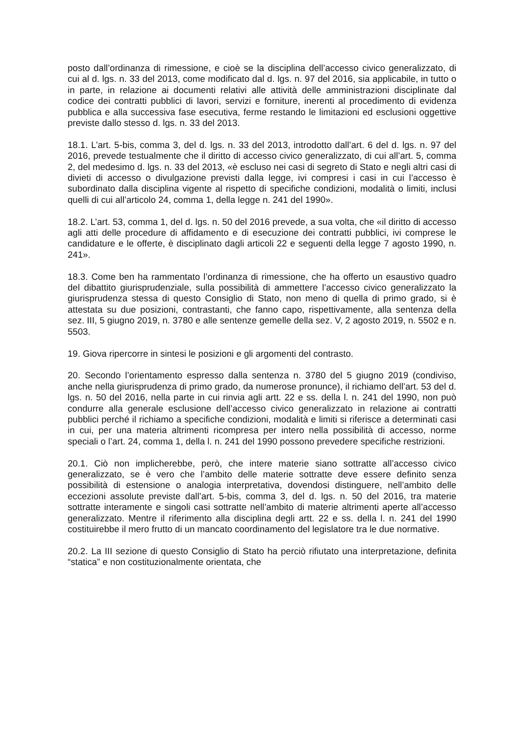posto dall’ordinanza di rimessione, e cioè se la disciplina dell’accesso civico generalizzato, di cui al d. lgs. n. 33 del 2013, come modificato dal d. lgs. n. 97 del 2016, sia applicabile, in tutto o in parte, in relazione ai documenti relativi alle attività delle amministrazioni disciplinate dal codice dei contratti pubblici di lavori, servizi e forniture, inerenti al procedimento di evidenza pubblica e alla successiva fase esecutiva, ferme restando le limitazioni ed esclusioni oggettive previste dallo stesso d. lgs. n. 33 del 2013.
18.1. L’art. 5-bis, comma 3, del d. lgs. n. 33 del 2013, introdotto dall’art. 6 del d. lgs. n. 97 del 2016, prevede testualmente che il diritto di accesso civico generalizzato, di cui all’art. 5, comma 2, del medesimo d. lgs. n. 33 del 2013, «è escluso nei casi di segreto di Stato e negli altri casi di divieti di accesso o divulgazione previsti dalla legge, ivi compresi i casi in cui l’accesso è subordinato dalla disciplina vigente al rispetto di specifiche condizioni, modalità o limiti, inclusi quelli di cui all’articolo 24, comma 1, della legge n. 241 del 1990».
18.2. L’art. 53, comma 1, del d. lgs. n. 50 del 2016 prevede, a sua volta, che «il diritto di accesso agli atti delle procedure di affidamento e di esecuzione dei contratti pubblici, ivi comprese le candidature e le offerte, è disciplinato dagli articoli 22 e seguenti della legge 7 agosto 1990, n. 241».
18.3. Come ben ha rammentato l’ordinanza di rimessione, che ha offerto un esaustivo quadro del dibattito giurisprudenziale, sulla possibilità di ammettere l’accesso civico generalizzato la giurisprudenza stessa di questo Consiglio di Stato, non meno di quella di primo grado, si è attestata su due posizioni, contrastanti, che fanno capo, rispettivamente, alla sentenza della sez. III, 5 giugno 2019, n. 3780 e alle sentenze gemelle della sez. V, 2 agosto 2019, n. 5502 e n. 5503.
19. Giova ripercorre in sintesi le posizioni e gli argomenti del contrasto.
20. Secondo l’orientamento espresso dalla sentenza n. 3780 del 5 giugno 2019 (condiviso, anche nella giurisprudenza di primo grado, da numerose pronunce), il richiamo dell’art. 53 del d. lgs. n. 50 del 2016, nella parte in cui rinvia agli artt. 22 e ss. della l. n. 241 del 1990, non può condurre alla generale esclusione dell’accesso civico generalizzato in relazione ai contratti pubblici perché il richiamo a specifiche condizioni, modalità e limiti si riferisce a determinati casi in cui, per una materia altrimenti ricompresa per intero nella possibilità di accesso, norme speciali o l’art. 24, comma 1, della l. n. 241 del 1990 possono prevedere specifiche restrizioni.
20.1. Ciò non implicherebbe, però, che intere materie siano sottratte all’accesso civico generalizzato, se è vero che l’ambito delle materie sottratte deve essere definito senza possibilità di estensione o analogia interpretativa, dovendosi distinguere, nell’ambito delle eccezioni assolute previste dall’art. 5-bis, comma 3, del d. lgs. n. 50 del 2016, tra materie sottratte interamente e singoli casi sottratte nell’ambito di materie altrimenti aperte all’accesso generalizzato. Mentre il riferimento alla disciplina degli artt. 22 e ss. della l. n. 241 del 1990 costituirebbe il mero frutto di un mancato coordinamento del legislatore tra le due normative.
20.2. La III sezione di questo Consiglio di Stato ha perciò rifiutato una interpretazione, definita “statica” e non costituzionalmente orientata, che